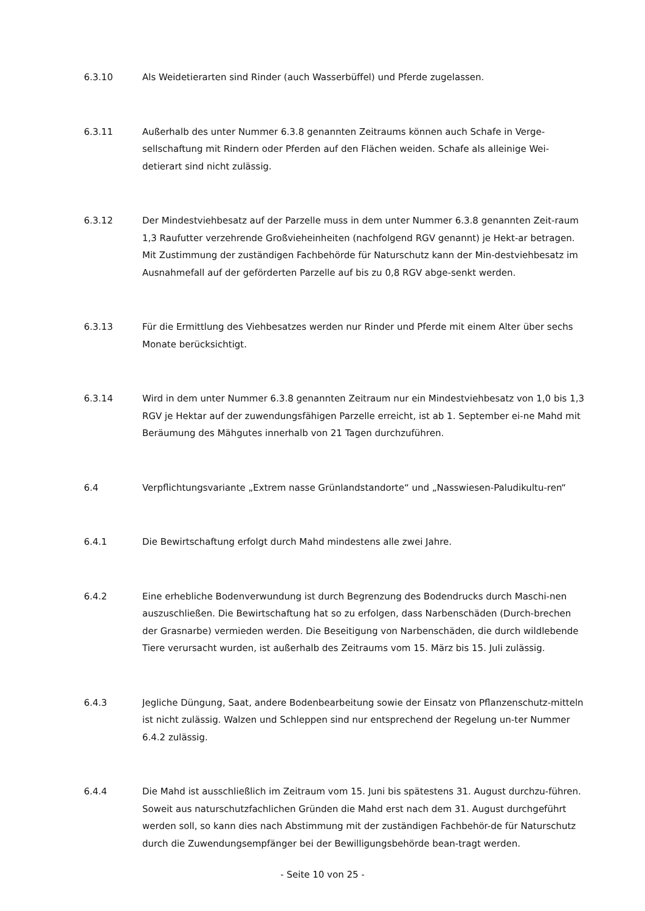6.3.10 Als Weidetierarten sind Rinder (auch Wasserbüffel) und Pferde zugelassen.
6.3.11 Außerhalb des unter Nummer 6.3.8 genannten Zeitraums können auch Schafe in Verge-sellschaftung mit Rindern oder Pferden auf den Flächen weiden. Schafe als alleinige Wei-detierart sind nicht zulässig.
6.3.12 Der Mindestviehbesatz auf der Parzelle muss in dem unter Nummer 6.3.8 genannten Zeit-raum 1,3 Raufutter verzehrende Großvieheinheiten (nachfolgend RGV genannt) je Hekt-ar betragen. Mit Zustimmung der zuständigen Fachbehörde für Naturschutz kann der Min-destviehbesatz im Ausnahmefall auf der geförderten Parzelle auf bis zu 0,8 RGV abge-senkt werden.
6.3.13 Für die Ermittlung des Viehbesatzes werden nur Rinder und Pferde mit einem Alter über sechs Monate berücksichtigt.
6.3.14 Wird in dem unter Nummer 6.3.8 genannten Zeitraum nur ein Mindestviehbesatz von 1,0 bis 1,3 RGV je Hektar auf der zuwendungsfähigen Parzelle erreicht, ist ab 1. September ei-ne Mahd mit Beräumung des Mähgutes innerhalb von 21 Tagen durchzuführen.
6.4 Verpflichtungsvariante „Extrem nasse Grünlandstandorte“ und „Nasswiesen-Paludikultu-ren“
6.4.1 Die Bewirtschaftung erfolgt durch Mahd mindestens alle zwei Jahre.
6.4.2 Eine erhebliche Bodenverwundung ist durch Begrenzung des Bodendrucks durch Maschi-nen auszuschließen. Die Bewirtschaftung hat so zu erfolgen, dass Narbenschäden (Durch-brechen der Grasnarbe) vermieden werden. Die Beseitigung von Narbenschäden, die durch wildlebende Tiere verursacht wurden, ist außerhalb des Zeitraums vom 15. März bis 15. Juli zulässig.
6.4.3 Jegliche Düngung, Saat, andere Bodenbearbeitung sowie der Einsatz von Pflanzenschutz-mitteln ist nicht zulässig. Walzen und Schleppen sind nur entsprechend der Regelung un-ter Nummer 6.4.2 zulässig.
6.4.4 Die Mahd ist ausschließlich im Zeitraum vom 15. Juni bis spätestens 31. August durchzu-führen. Soweit aus naturschutzfachlichen Gründen die Mahd erst nach dem 31. August durchgeführt werden soll, so kann dies nach Abstimmung mit der zuständigen Fachbehör-de für Naturschutz durch die Zuwendungsempfänger bei der Bewilligungsbehörde bean-tragt werden.
- Seite 10 von 25 -